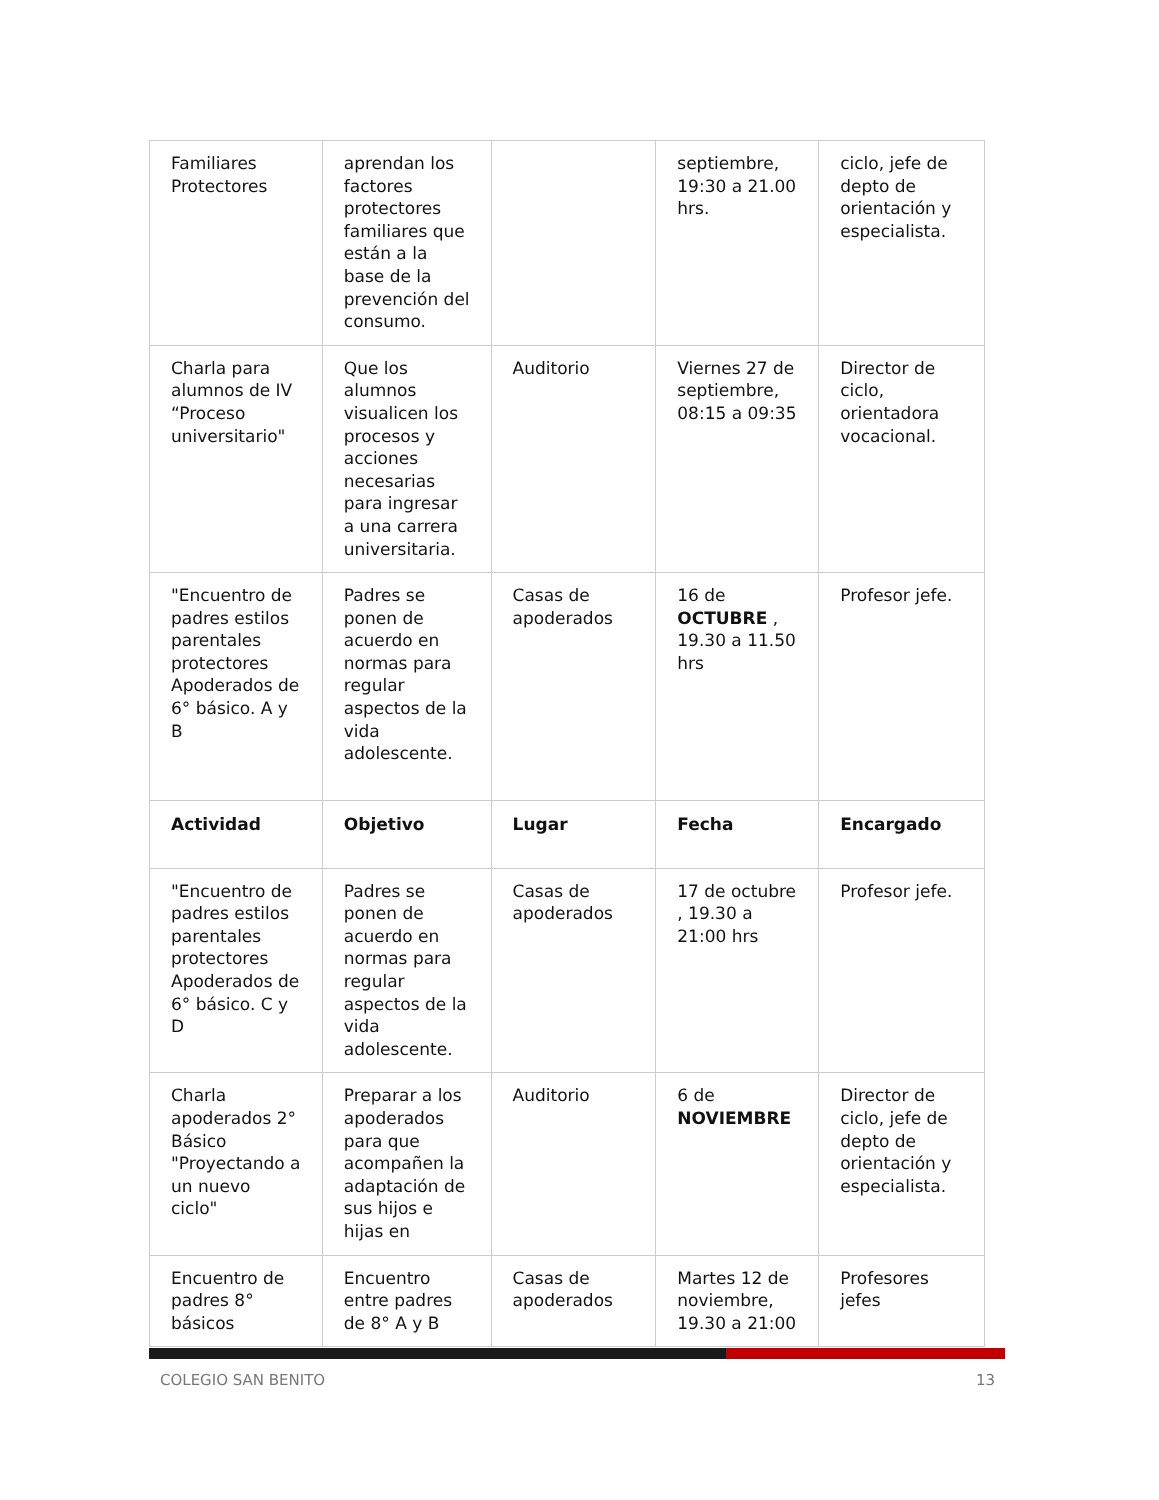| Familiares Protectores | aprendan los factores protectores familiares que están a la base de la prevención del consumo. | | septiembre, 19:30 a 21.00 hrs. | ciclo, jefe de depto de orientación y especialista. |
| Charla para alumnos de IV “Proceso universitario" | Que los alumnos visualicen los procesos y acciones necesarias para ingresar a una carrera universitaria. | Auditorio | Viernes 27 de septiembre, 08:15 a 09:35 | Director de ciclo, orientadora vocacional. |
| "Encuentro de padres estilos parentales protectores Apoderados de 6° básico. A y B | Padres se ponen de acuerdo en normas para regular aspectos de la vida adolescente. | Casas de apoderados | 16 de OCTUBRE , 19.30 a 11.50 hrs | Profesor jefe. |
| Actividad | Objetivo | Lugar | Fecha | Encargado |
| "Encuentro de padres estilos parentales protectores Apoderados de 6° básico. C y D | Padres se ponen de acuerdo en normas para regular aspectos de la vida adolescente. | Casas de apoderados | 17 de octubre , 19.30 a 21:00 hrs | Profesor jefe. |
| Charla apoderados 2° Básico "Proyectando a un nuevo ciclo" | Preparar a los apoderados para que acompañen la adaptación de sus hijos e hijas en | Auditorio | 6 de NOVIEMBRE | Director de ciclo, jefe de depto de orientación y especialista. |
| Encuentro de padres 8° básicos | Encuentro entre padres de 8° A y B | Casas de apoderados | Martes 12 de noviembre, 19.30 a 21:00 | Profesores jefes |
COLEGIO SAN BENITO 13